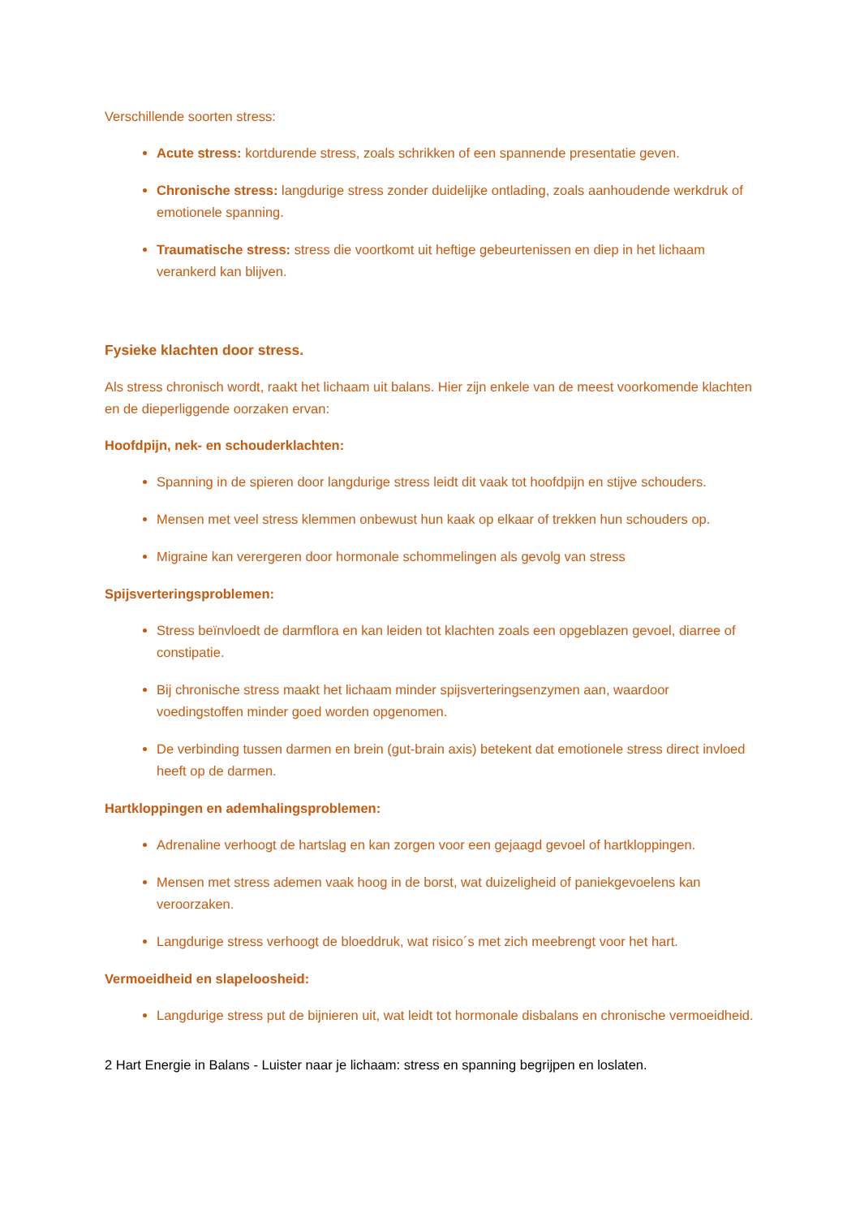Verschillende soorten stress:
Acute stress: kortdurende stress, zoals schrikken of een spannende presentatie geven.
Chronische stress: langdurige stress zonder duidelijke ontlading, zoals aanhoudende werkdruk of emotionele spanning.
Traumatische stress: stress die voortkomt uit heftige gebeurtenissen en diep in het lichaam verankerd kan blijven.
Fysieke klachten door stress.
Als stress chronisch wordt, raakt het lichaam uit balans. Hier zijn enkele van de meest voorkomende klachten en de dieperliggende oorzaken ervan:
Hoofdpijn, nek- en schouderklachten:
Spanning in de spieren door langdurige stress leidt dit vaak tot hoofdpijn en stijve schouders.
Mensen met veel stress klemmen onbewust hun kaak op elkaar of trekken hun schouders op.
Migraine kan verergeren door hormonale schommelingen als gevolg van stress
Spijsverteringsproblemen:
Stress beïnvloedt de darmflora en kan leiden tot klachten zoals een opgeblazen gevoel, diarree of constipatie.
Bij chronische stress maakt het lichaam minder spijsverteringsenzymen aan, waardoor voedingstoffen minder goed worden opgenomen.
De verbinding tussen darmen en brein (gut-brain axis) betekent dat emotionele stress direct invloed heeft op de darmen.
Hartkloppingen en ademhalingsproblemen:
Adrenaline verhoogt de hartslag en kan zorgen voor een gejaagd gevoel of hartkloppingen.
Mensen met stress ademen vaak hoog in de borst, wat duizeligheid of paniekgevoelens kan veroorzaken.
Langdurige stress verhoogt de bloeddruk, wat risico´s met zich meebrengt voor het hart.
Vermoeidheid en slapeloosheid:
Langdurige stress put de bijnieren uit, wat leidt tot hormonale disbalans en chronische vermoeidheid.
2 Hart Energie in Balans - Luister naar je lichaam: stress en spanning begrijpen en loslaten.